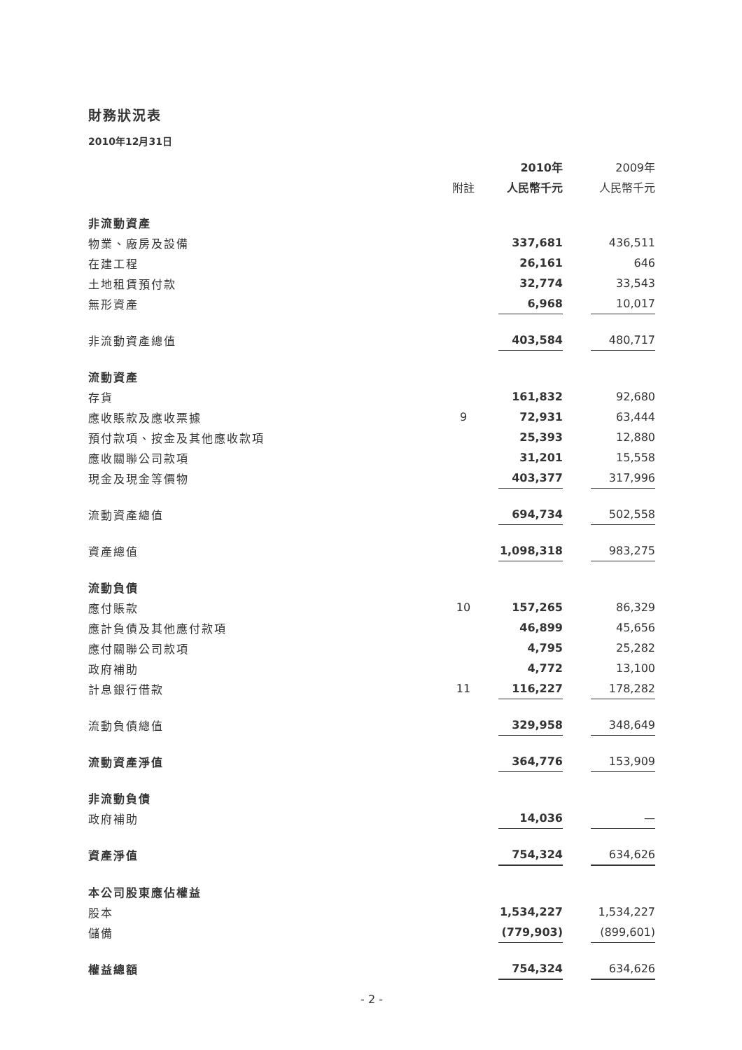財務狀況表
2010年12月31日
| | | 2010年 | | 2009年 |
| --- | --- | --- | --- | --- |
| | 附註 | 人民幣千元 | | 人民幣千元 |
| 非流動資產 | | | | |
| 物業、廠房及設備 | | 337,681 | | 436,511 |
| 在建工程 | | 26,161 | | 646 |
| 土地租賃預付款 | | 32,774 | | 33,543 |
| 無形資產 | | 6,968 | | 10,017 |
| 非流動資產總值 | | 403,584 | | 480,717 |
| 流動資產 | | | | |
| 存貨 | | 161,832 | | 92,680 |
| 應收賬款及應收票據 | 9 | 72,931 | | 63,444 |
| 預付款項、按金及其他應收款項 | | 25,393 | | 12,880 |
| 應收關聯公司款項 | | 31,201 | | 15,558 |
| 現金及現金等價物 | | 403,377 | | 317,996 |
| 流動資產總值 | | 694,734 | | 502,558 |
| 資產總值 | | 1,098,318 | | 983,275 |
| 流動負債 | | | | |
| 應付賬款 | 10 | 157,265 | | 86,329 |
| 應計負債及其他應付款項 | | 46,899 | | 45,656 |
| 應付關聯公司款項 | | 4,795 | | 25,282 |
| 政府補助 | | 4,772 | | 13,100 |
| 計息銀行借款 | 11 | 116,227 | | 178,282 |
| 流動負債總值 | | 329,958 | | 348,649 |
| 流動資產淨值 | | 364,776 | | 153,909 |
| 非流動負債 | | | | |
| 政府補助 | | 14,036 | | — |
| 資產淨值 | | 754,324 | | 634,626 |
| 本公司股東應佔權益 | | | | |
| 股本 | | 1,534,227 | | 1,534,227 |
| 儲備 | | (779,903) | | (899,601) |
| 權益總額 | | 754,324 | | 634,626 |
- 2 -